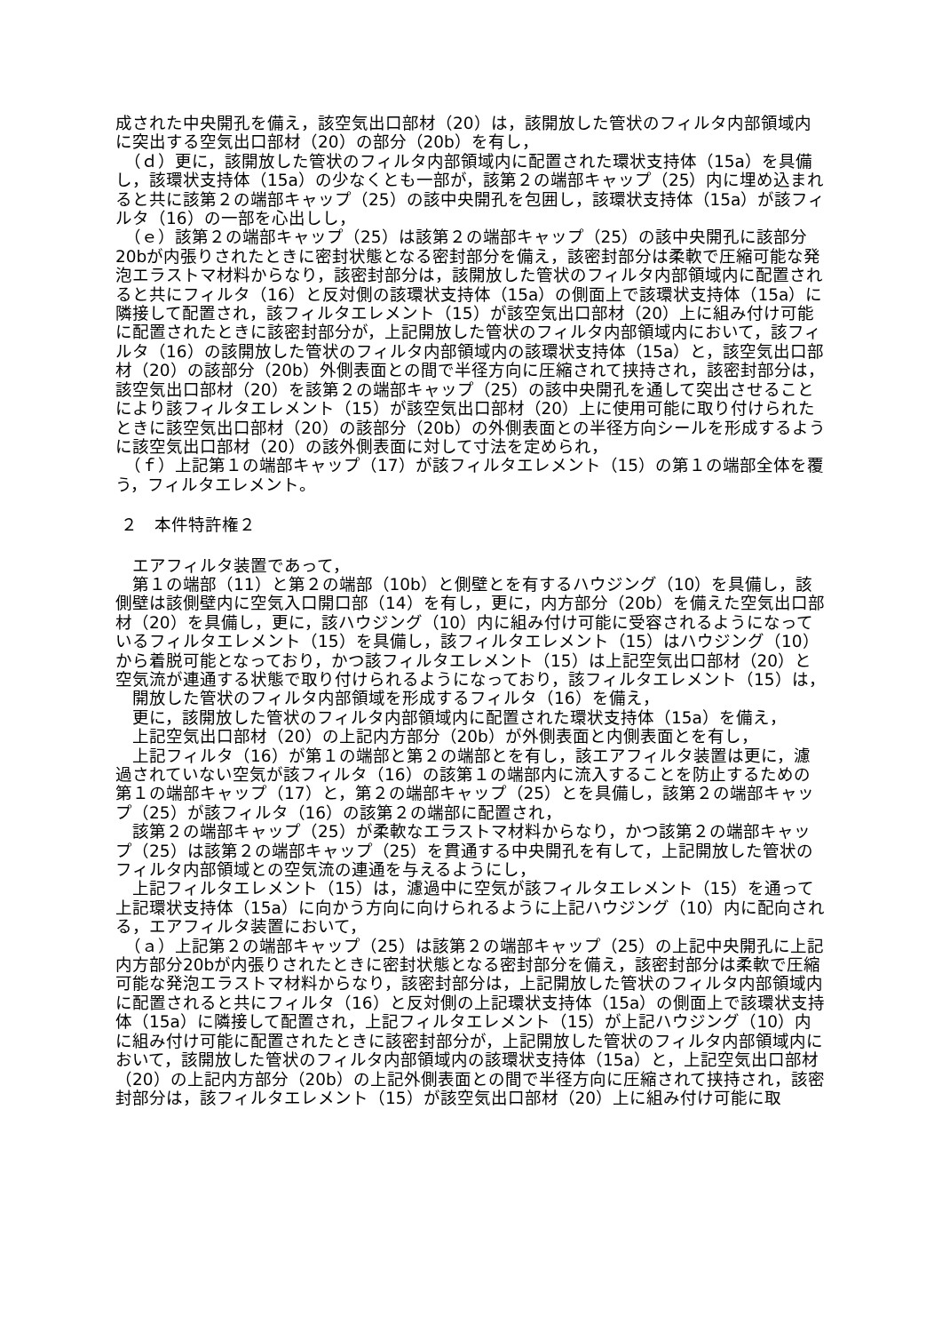成された中央開孔を備え，該空気出口部材（20）は，該開放した管状のフィルタ内部領域内に突出する空気出口部材（20）の部分（20b）を有し，
　（ｄ）更に，該開放した管状のフィルタ内部領域内に配置された環状支持体（15a）を具備し，該環状支持体（15a）の少なくとも一部が，該第２の端部キャップ（25）内に埋め込まれると共に該第２の端部キャップ（25）の該中央開孔を包囲し，該環状支持体（15a）が該フィルタ（16）の一部を心出しし，
　（ｅ）該第２の端部キャップ（25）は該第２の端部キャップ（25）の該中央開孔に該部分20bが内張りされたときに密封状態となる密封部分を備え，該密封部分は柔軟で圧縮可能な発泡エラストマ材料からなり，該密封部分は，該開放した管状のフィルタ内部領域内に配置されると共にフィルタ（16）と反対側の該環状支持体（15a）の側面上で該環状支持体（15a）に隣接して配置され，該フィルタエレメント（15）が該空気出口部材（20）上に組み付け可能に配置されたときに該密封部分が，上記開放した管状のフィルタ内部領域内において，該フィルタ（16）の該開放した管状のフィルタ内部領域内の該環状支持体（15a）と，該空気出口部材（20）の該部分（20b）外側表面との間で半径方向に圧縮されて挟持され，該密封部分は，該空気出口部材（20）を該第２の端部キャップ（25）の該中央開孔を通して突出させることにより該フィルタエレメント（15）が該空気出口部材（20）上に使用可能に取り付けられたときに該空気出口部材（20）の該部分（20b）の外側表面との半径方向シールを形成するように該空気出口部材（20）の該外側表面に対して寸法を定められ，
　（ｆ）上記第１の端部キャップ（17）が該フィルタエレメント（15）の第１の端部全体を覆う，フィルタエレメント。
２　本件特許権２
　エアフィルタ装置であって，
　第１の端部（11）と第２の端部（10b）と側壁とを有するハウジング（10）を具備し，該側壁は該側壁内に空気入口開口部（14）を有し，更に，内方部分（20b）を備えた空気出口部材（20）を具備し，更に，該ハウジング（10）内に組み付け可能に受容されるようになっているフィルタエレメント（15）を具備し，該フィルタエレメント（15）はハウジング（10）から着脱可能となっており，かつ該フィルタエレメント（15）は上記空気出口部材（20）と空気流が連通する状態で取り付けられるようになっており，該フィルタエレメント（15）は，
　開放した管状のフィルタ内部領域を形成するフィルタ（16）を備え，
　更に，該開放した管状のフィルタ内部領域内に配置された環状支持体（15a）を備え，
　上記空気出口部材（20）の上記内方部分（20b）が外側表面と内側表面とを有し，
　上記フィルタ（16）が第１の端部と第２の端部とを有し，該エアフィルタ装置は更に，濾過されていない空気が該フィルタ（16）の該第１の端部内に流入することを防止するための第１の端部キャップ（17）と，第２の端部キャップ（25）とを具備し，該第２の端部キャップ（25）が該フィルタ（16）の該第２の端部に配置され，
　該第２の端部キャップ（25）が柔軟なエラストマ材料からなり，かつ該第２の端部キャップ（25）は該第２の端部キャップ（25）を貫通する中央開孔を有して，上記開放した管状のフィルタ内部領域との空気流の連通を与えるようにし，
　上記フィルタエレメント（15）は，濾過中に空気が該フィルタエレメント（15）を通って上記環状支持体（15a）に向かう方向に向けられるように上記ハウジング（10）内に配向される，エアフィルタ装置において，
　（ａ）上記第２の端部キャップ（25）は該第２の端部キャップ（25）の上記中央開孔に上記内方部分20bが内張りされたときに密封状態となる密封部分を備え，該密封部分は柔軟で圧縮可能な発泡エラストマ材料からなり，該密封部分は，上記開放した管状のフィルタ内部領域内に配置されると共にフィルタ（16）と反対側の上記環状支持体（15a）の側面上で該環状支持体（15a）に隣接して配置され，上記フィルタエレメント（15）が上記ハウジング（10）内に組み付け可能に配置されたときに該密封部分が，上記開放した管状のフィルタ内部領域内において，該開放した管状のフィルタ内部領域内の該環状支持体（15a）と，上記空気出口部材（20）の上記内方部分（20b）の上記外側表面との間で半径方向に圧縮されて挟持され，該密封部分は，該フィルタエレメント（15）が該空気出口部材（20）上に組み付け可能に取